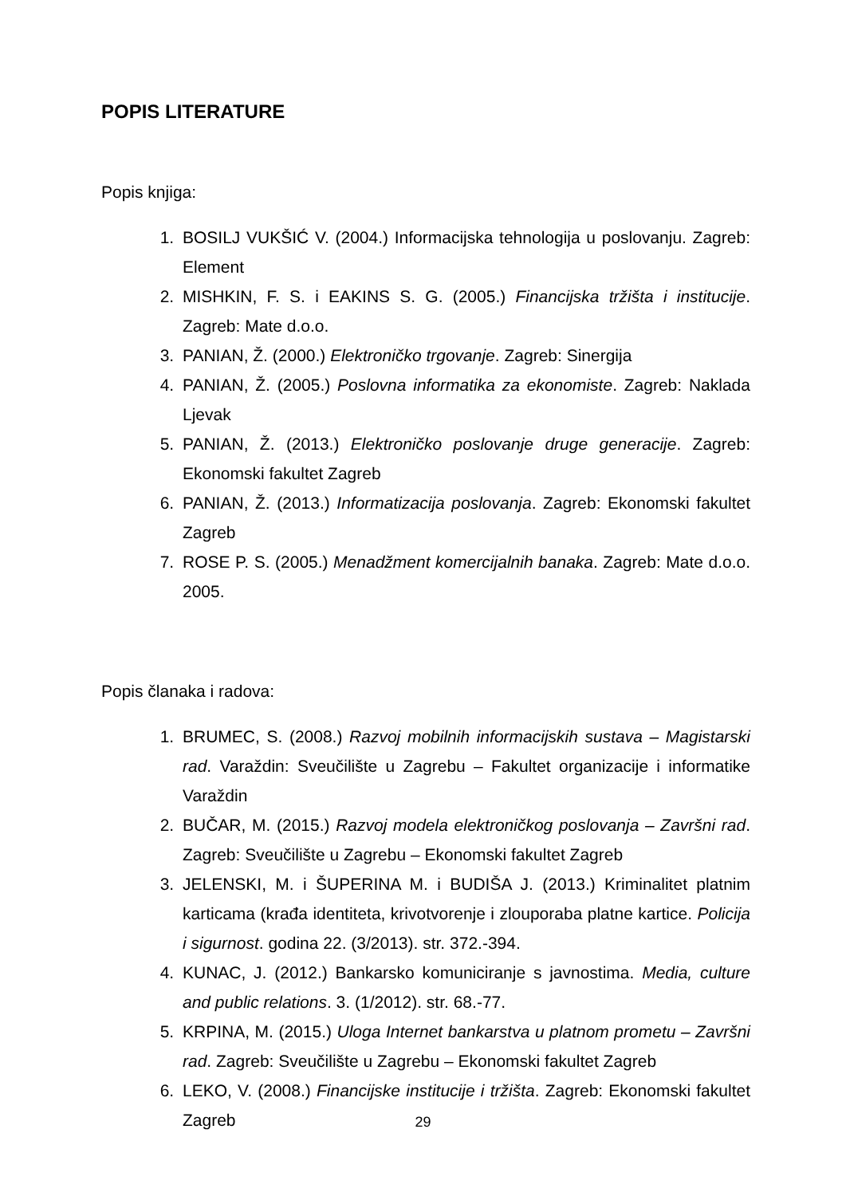POPIS LITERATURE
Popis knjiga:
1. BOSILJ VUKŠIĆ V. (2004.) Informacijska tehnologija u poslovanju. Zagreb: Element
2. MISHKIN, F. S. i EAKINS S. G. (2005.) Financijska tržišta i institucije. Zagreb: Mate d.o.o.
3. PANIAN, Ž. (2000.) Elektroničko trgovanje. Zagreb: Sinergija
4. PANIAN, Ž. (2005.) Poslovna informatika za ekonomiste. Zagreb: Naklada Ljevak
5. PANIAN, Ž. (2013.) Elektroničko poslovanje druge generacije. Zagreb: Ekonomski fakultet Zagreb
6. PANIAN, Ž. (2013.) Informatizacija poslovanja. Zagreb: Ekonomski fakultet Zagreb
7. ROSE P. S. (2005.) Menadžment komercijalnih banaka. Zagreb: Mate d.o.o. 2005.
Popis članaka i radova:
1. BRUMEC, S. (2008.) Razvoj mobilnih informacijskih sustava – Magistarski rad. Varaždin: Sveučilište u Zagrebu – Fakultet organizacije i informatike Varaždin
2. BUČAR, M. (2015.) Razvoj modela elektroničkog poslovanja – Završni rad. Zagreb: Sveučilište u Zagrebu – Ekonomski fakultet Zagreb
3. JELENSKI, M. i ŠUPERINA M. i BUDIŠA J. (2013.) Kriminalitet platnim karticama (krađa identiteta, krivotvorenje i zlouporaba platne kartice. Policija i sigurnost. godina 22. (3/2013). str. 372.-394.
4. KUNAC, J. (2012.) Bankarsko komuniciranje s javnostima. Media, culture and public relations. 3. (1/2012). str. 68.-77.
5. KRPINA, M. (2015.) Uloga Internet bankarstva u platnom prometu – Završni rad. Zagreb: Sveučilište u Zagrebu – Ekonomski fakultet Zagreb
6. LEKO, V. (2008.) Financijske institucije i tržišta. Zagreb: Ekonomski fakultet Zagreb
29